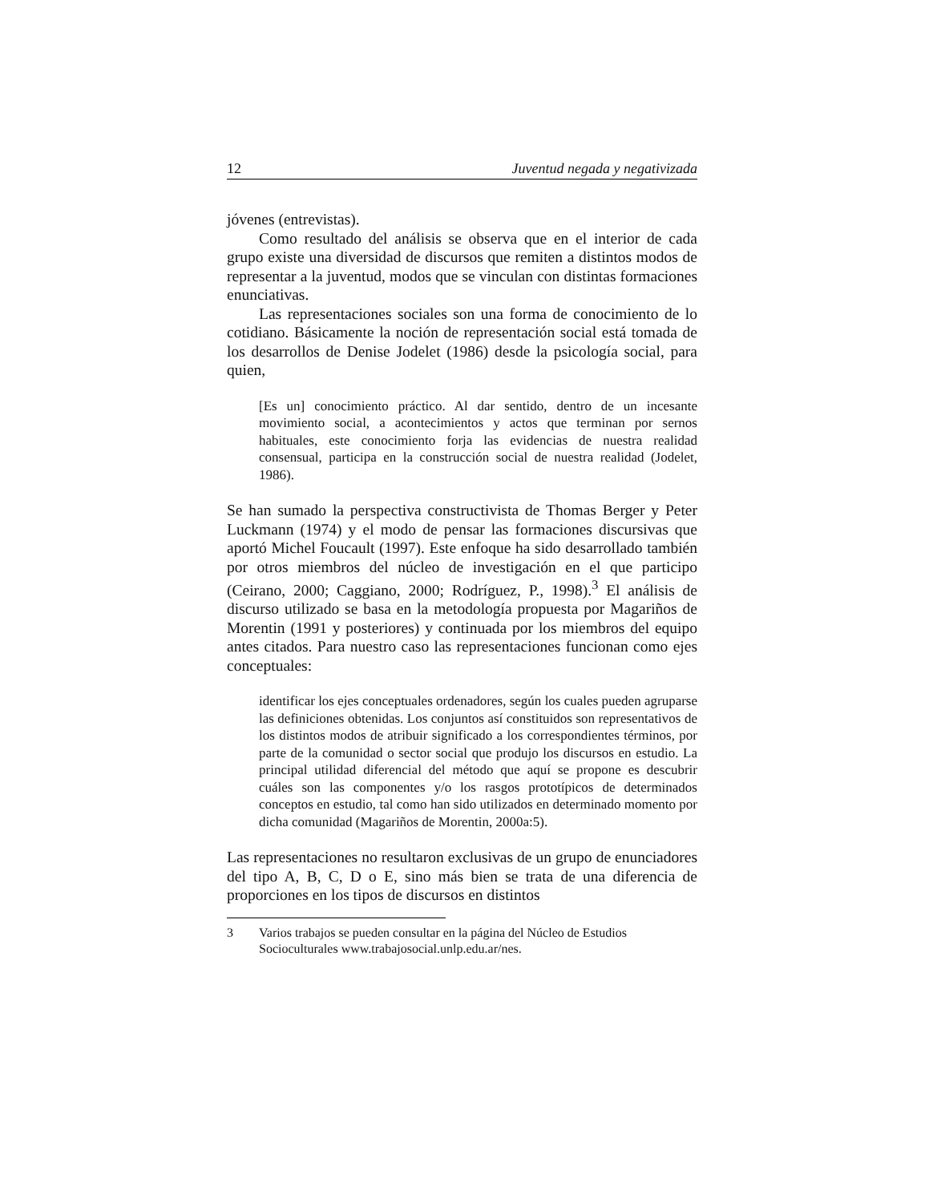12 Juventud negada y negativizada
jóvenes (entrevistas).
Como resultado del análisis se observa que en el interior de cada grupo existe una diversidad de discursos que remiten a distintos modos de representar a la juventud, modos que se vinculan con distintas formaciones enunciativas.
Las representaciones sociales son una forma de conocimiento de lo cotidiano. Básicamente la noción de representación social está tomada de los desarrollos de Denise Jodelet (1986) desde la psicología social, para quien,
[Es un] conocimiento práctico. Al dar sentido, dentro de un incesante movimiento social, a acontecimientos y actos que terminan por sernos habituales, este conocimiento forja las evidencias de nuestra realidad consensual, participa en la construcción social de nuestra realidad (Jodelet, 1986).
Se han sumado la perspectiva constructivista de Thomas Berger y Peter Luckmann (1974) y el modo de pensar las formaciones discursivas que aportó Michel Foucault (1997). Este enfoque ha sido desarrollado también por otros miembros del núcleo de investigación en el que participo (Ceirano, 2000; Caggiano, 2000; Rodríguez, P., 1998).<sup>3</sup> El análisis de discurso utilizado se basa en la metodología propuesta por Magariños de Morentin (1991 y posteriores) y continuada por los miembros del equipo antes citados. Para nuestro caso las representaciones funcionan como ejes conceptuales:
identificar los ejes conceptuales ordenadores, según los cuales pueden agruparse las definiciones obtenidas. Los conjuntos así constituidos son representativos de los distintos modos de atribuir significado a los correspondientes términos, por parte de la comunidad o sector social que produjo los discursos en estudio. La principal utilidad diferencial del método que aquí se propone es descubrir cuáles son las componentes y/o los rasgos prototípicos de determinados conceptos en estudio, tal como han sido utilizados en determinado momento por dicha comunidad (Magariños de Morentin, 2000a:5).
Las representaciones no resultaron exclusivas de un grupo de enunciadores del tipo A, B, C, D o E, sino más bien se trata de una diferencia de proporciones en los tipos de discursos en distintos
3 Varios trabajos se pueden consultar en la página del Núcleo de Estudios Socioculturales www.trabajosocial.unlp.edu.ar/nes.